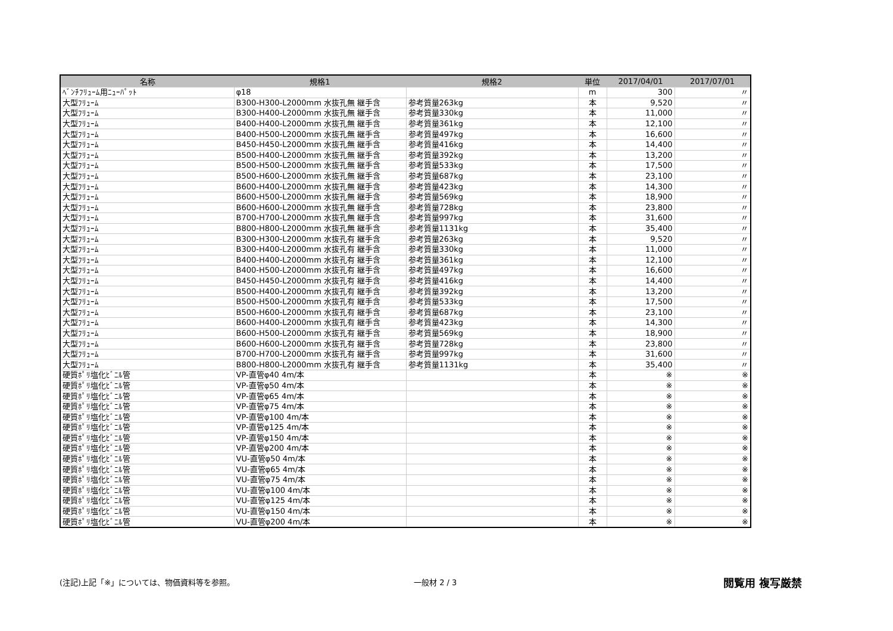| 名称 | 規格1 | 規格2 | 単位 | 2017/04/01 | 2017/07/01 |
| --- | --- | --- | --- | --- | --- |
| ﾍﾞﾝﾁﾌﾘｭｰﾑ用ﾆｭｰﾊﾟｯﾄ | φ18 | | m | 300 | 〃 |
| 大型ﾌﾘｭｰﾑ | B300-H300-L2000mm 水抜孔無 継手含 | 参考質量263kg | 本 | 9,520 | 〃 |
| 大型ﾌﾘｭｰﾑ | B300-H400-L2000mm 水抜孔無 継手含 | 参考質量330kg | 本 | 11,000 | 〃 |
| 大型ﾌﾘｭｰﾑ | B400-H400-L2000mm 水抜孔無 継手含 | 参考質量361kg | 本 | 12,100 | 〃 |
| 大型ﾌﾘｭｰﾑ | B400-H500-L2000mm 水抜孔無 継手含 | 参考質量497kg | 本 | 16,600 | 〃 |
| 大型ﾌﾘｭｰﾑ | B450-H450-L2000mm 水抜孔無 継手含 | 参考質量416kg | 本 | 14,400 | 〃 |
| 大型ﾌﾘｭｰﾑ | B500-H400-L2000mm 水抜孔無 継手含 | 参考質量392kg | 本 | 13,200 | 〃 |
| 大型ﾌﾘｭｰﾑ | B500-H500-L2000mm 水抜孔無 継手含 | 参考質量533kg | 本 | 17,500 | 〃 |
| 大型ﾌﾘｭｰﾑ | B500-H600-L2000mm 水抜孔無 継手含 | 参考質量687kg | 本 | 23,100 | 〃 |
| 大型ﾌﾘｭｰﾑ | B600-H400-L2000mm 水抜孔無 継手含 | 参考質量423kg | 本 | 14,300 | 〃 |
| 大型ﾌﾘｭｰﾑ | B600-H500-L2000mm 水抜孔無 継手含 | 参考質量569kg | 本 | 18,900 | 〃 |
| 大型ﾌﾘｭｰﾑ | B600-H600-L2000mm 水抜孔無 継手含 | 参考質量728kg | 本 | 23,800 | 〃 |
| 大型ﾌﾘｭｰﾑ | B700-H700-L2000mm 水抜孔無 継手含 | 参考質量997kg | 本 | 31,600 | 〃 |
| 大型ﾌﾘｭｰﾑ | B800-H800-L2000mm 水抜孔無 継手含 | 参考質量1131kg | 本 | 35,400 | 〃 |
| 大型ﾌﾘｭｰﾑ | B300-H300-L2000mm 水抜孔有 継手含 | 参考質量263kg | 本 | 9,520 | 〃 |
| 大型ﾌﾘｭｰﾑ | B300-H400-L2000mm 水抜孔有 継手含 | 参考質量330kg | 本 | 11,000 | 〃 |
| 大型ﾌﾘｭｰﾑ | B400-H400-L2000mm 水抜孔有 継手含 | 参考質量361kg | 本 | 12,100 | 〃 |
| 大型ﾌﾘｭｰﾑ | B400-H500-L2000mm 水抜孔有 継手含 | 参考質量497kg | 本 | 16,600 | 〃 |
| 大型ﾌﾘｭｰﾑ | B450-H450-L2000mm 水抜孔有 継手含 | 参考質量416kg | 本 | 14,400 | 〃 |
| 大型ﾌﾘｭｰﾑ | B500-H400-L2000mm 水抜孔有 継手含 | 参考質量392kg | 本 | 13,200 | 〃 |
| 大型ﾌﾘｭｰﾑ | B500-H500-L2000mm 水抜孔有 継手含 | 参考質量533kg | 本 | 17,500 | 〃 |
| 大型ﾌﾘｭｰﾑ | B500-H600-L2000mm 水抜孔有 継手含 | 参考質量687kg | 本 | 23,100 | 〃 |
| 大型ﾌﾘｭｰﾑ | B600-H400-L2000mm 水抜孔有 継手含 | 参考質量423kg | 本 | 14,300 | 〃 |
| 大型ﾌﾘｭｰﾑ | B600-H500-L2000mm 水抜孔有 継手含 | 参考質量569kg | 本 | 18,900 | 〃 |
| 大型ﾌﾘｭｰﾑ | B600-H600-L2000mm 水抜孔有 継手含 | 参考質量728kg | 本 | 23,800 | 〃 |
| 大型ﾌﾘｭｰﾑ | B700-H700-L2000mm 水抜孔有 継手含 | 参考質量997kg | 本 | 31,600 | 〃 |
| 大型ﾌﾘｭｰﾑ | B800-H800-L2000mm 水抜孔有 継手含 | 参考質量1131kg | 本 | 35,400 | 〃 |
| 硬質ﾎﾟﾘ塩化ﾋﾞﾆﾙ管 | VP-直管φ40 4m/本 | | 本 | ※ | ※ |
| 硬質ﾎﾟﾘ塩化ﾋﾞﾆﾙ管 | VP-直管φ50 4m/本 | | 本 | ※ | ※ |
| 硬質ﾎﾟﾘ塩化ﾋﾞﾆﾙ管 | VP-直管φ65 4m/本 | | 本 | ※ | ※ |
| 硬質ﾎﾟﾘ塩化ﾋﾞﾆﾙ管 | VP-直管φ75 4m/本 | | 本 | ※ | ※ |
| 硬質ﾎﾟﾘ塩化ﾋﾞﾆﾙ管 | VP-直管φ100 4m/本 | | 本 | ※ | ※ |
| 硬質ﾎﾟﾘ塩化ﾋﾞﾆﾙ管 | VP-直管φ125 4m/本 | | 本 | ※ | ※ |
| 硬質ﾎﾟﾘ塩化ﾋﾞﾆﾙ管 | VP-直管φ150 4m/本 | | 本 | ※ | ※ |
| 硬質ﾎﾟﾘ塩化ﾋﾞﾆﾙ管 | VP-直管φ200 4m/本 | | 本 | ※ | ※ |
| 硬質ﾎﾟﾘ塩化ﾋﾞﾆﾙ管 | VU-直管φ50 4m/本 | | 本 | ※ | ※ |
| 硬質ﾎﾟﾘ塩化ﾋﾞﾆﾙ管 | VU-直管φ65 4m/本 | | 本 | ※ | ※ |
| 硬質ﾎﾟﾘ塩化ﾋﾞﾆﾙ管 | VU-直管φ75 4m/本 | | 本 | ※ | ※ |
| 硬質ﾎﾟﾘ塩化ﾋﾞﾆﾙ管 | VU-直管φ100 4m/本 | | 本 | ※ | ※ |
| 硬質ﾎﾟﾘ塩化ﾋﾞﾆﾙ管 | VU-直管φ125 4m/本 | | 本 | ※ | ※ |
| 硬質ﾎﾟﾘ塩化ﾋﾞﾆﾙ管 | VU-直管φ150 4m/本 | | 本 | ※ | ※ |
| 硬質ﾎﾟﾘ塩化ﾋﾞﾆﾙ管 | VU-直管φ200 4m/本 | | 本 | ※ | ※ |
(注記)上記「※」については、物価資料等を参照。 一般材 2 / 3
閲覧用 複写厳禁